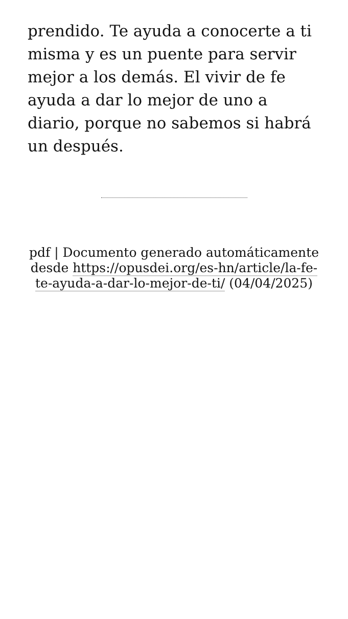prendido. Te ayuda a conocerte a ti misma y es un puente para servir mejor a los demás. El vivir de fe ayuda a dar lo mejor de uno a diario, porque no sabemos si habrá un después.
pdf | Documento generado automáticamente desde https://opusdei.org/es-hn/article/la-fe-te-ayuda-a-dar-lo-mejor-de-ti/ (04/04/2025)